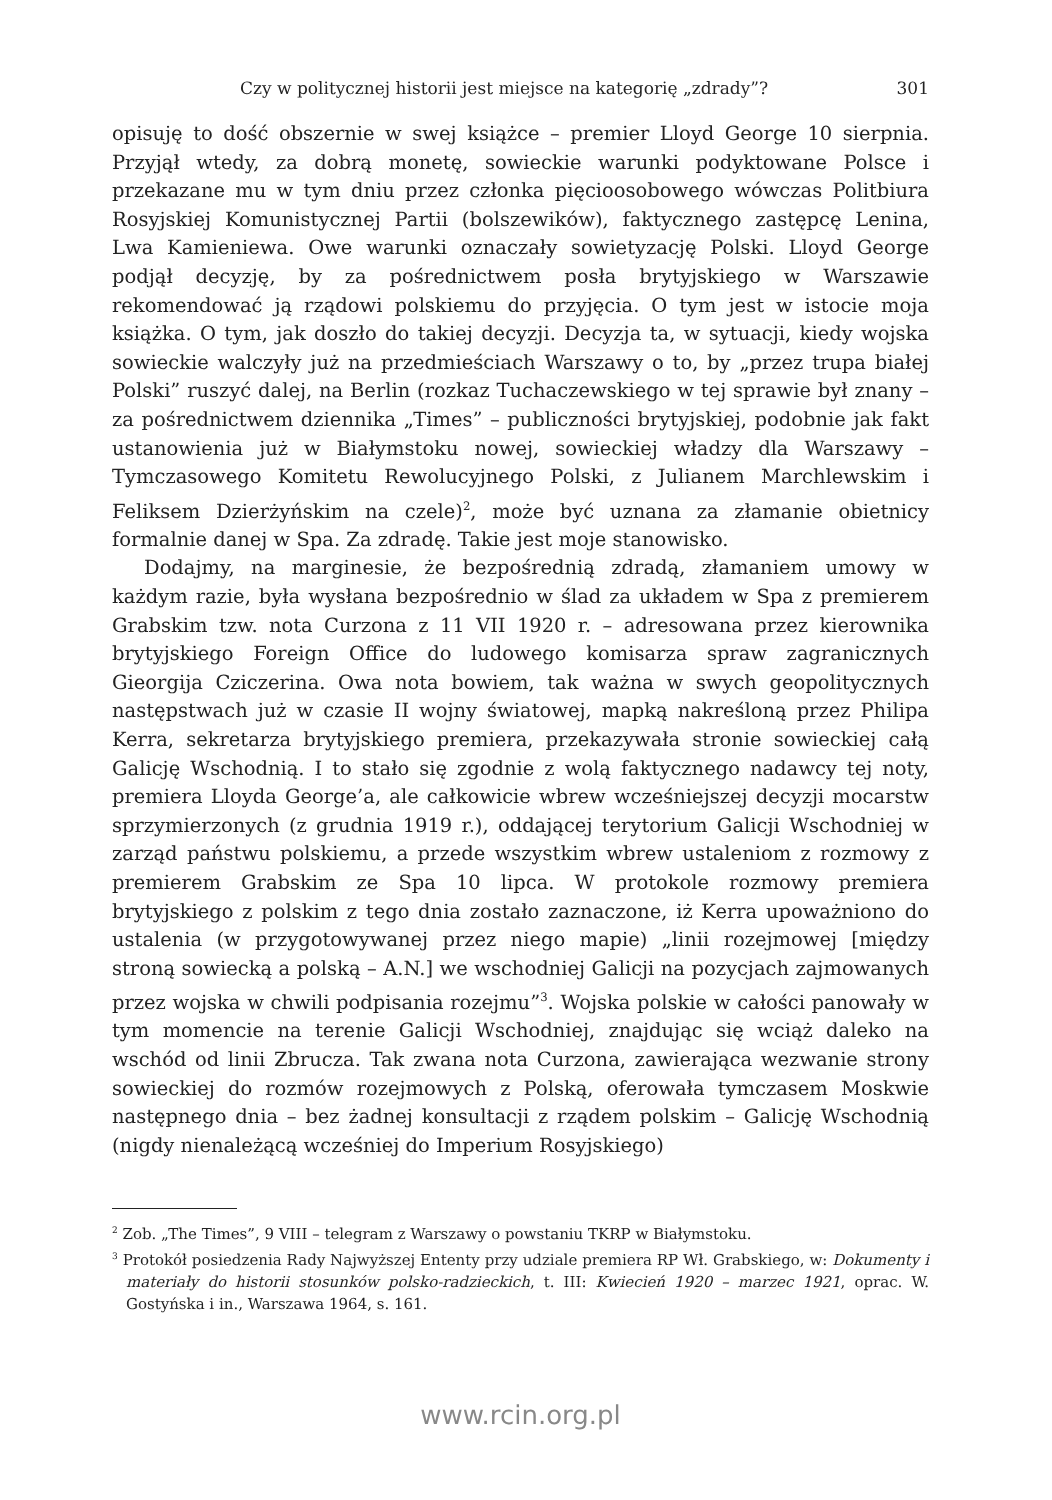Czy w politycznej historii jest miejsce na kategorię „zdrady”? 301
opisuję to dość obszernie w swej książce – premier Lloyd George 10 sierpnia. Przyjął wtedy, za dobrą monetę, sowieckie warunki podyktowane Polsce i przekazane mu w tym dniu przez członka pięcioosobowego wówczas Politbiura Rosyjskiej Komunistycznej Partii (bolszewików), faktycznego zastępcę Lenina, Lwa Kamieniewa. Owe warunki oznaczały sowietyzację Polski. Lloyd George podjął decyzję, by za pośrednictwem posła brytyjskiego w Warszawie rekomendować ją rządowi polskiemu do przyjęcia. O tym jest w istocie moja książka. O tym, jak doszło do takiej decyzji. Decyzja ta, w sytuacji, kiedy wojska sowieckie walczyły już na przedmieściach Warszawy o to, by „przez trupa białej Polski” ruszyć dalej, na Berlin (rozkaz Tuchaczewskiego w tej sprawie był znany – za pośrednictwem dziennika „Times” – publiczności brytyjskiej, podobnie jak fakt ustanowienia już w Białymstoku nowej, sowieckiej władzy dla Warszawy – Tymczasowego Komitetu Rewolucyjnego Polski, z Julianem Marchlewskim i Feliksem Dzierżyńskim na czele)<sup>2</sup>, może być uznana za złamanie obietnicy formalnie danej w Spa. Za zdradę. Takie jest moje stanowisko.
Dodajmy, na marginesie, że bezpośrednią zdradą, złamaniem umowy w każdym razie, była wysłana bezpośrednio w ślad za układem w Spa z premierem Grabskim tzw. nota Curzona z 11 VII 1920 r. – adresowana przez kierownika brytyjskiego Foreign Office do ludowego komisarza spraw zagranicznych Gieorgija Cziczerina. Owa nota bowiem, tak ważna w swych geopolitycznych następstwach już w czasie II wojny światowej, mapką nakreśloną przez Philipa Kerra, sekretarza brytyjskiego premiera, przekazywała stronie sowieckiej całą Galicję Wschodnią. I to stało się zgodnie z wolą faktycznego nadawcy tej noty, premiera Lloyda George’a, ale całkowicie wbrew wcześniejszej decyzji mocarstw sprzymierzonych (z grudnia 1919 r.), oddającej terytorium Galicji Wschodniej w zarząd państwu polskiemu, a przede wszystkim wbrew ustaleniom z rozmowy z premierem Grabskim ze Spa 10 lipca. W protokole rozmowy premiera brytyjskiego z polskim z tego dnia zostało zaznaczone, iż Kerra upoważniono do ustalenia (w przygotowywanej przez niego mapie) „linii rozejmowej [między stroną sowiecką a polską – A.N.] we wschodniej Galicji na pozycjach zajmowanych przez wojska w chwili podpisania rozejmu”<sup>3</sup>. Wojska polskie w całości panowały w tym momencie na terenie Galicji Wschodniej, znajdując się wciąż daleko na wschód od linii Zbrucza. Tak zwana nota Curzona, zawierająca wezwanie strony sowieckiej do rozmów rozejmowych z Polską, oferowała tymczasem Moskwie następnego dnia – bez żadnej konsultacji z rządem polskim – Galicję Wschodnią (nigdy nienależącą wcześniej do Imperium Rosyjskiego)
<sup>2</sup> Zob. „The Times”, 9 VIII – telegram z Warszawy o powstaniu TKRP w Białymstoku.
<sup>3</sup> Protokół posiedzenia Rady Najwyższej Ententy przy udziale premiera RP Wł. Grabskiego, w: Dokumenty i materiały do historii stosunków polsko-radzieckich, t. III: Kwiecień 1920 – marzec 1921, oprac. W. Gostyńska i in., Warszawa 1964, s. 161.
www.rcin.org.pl